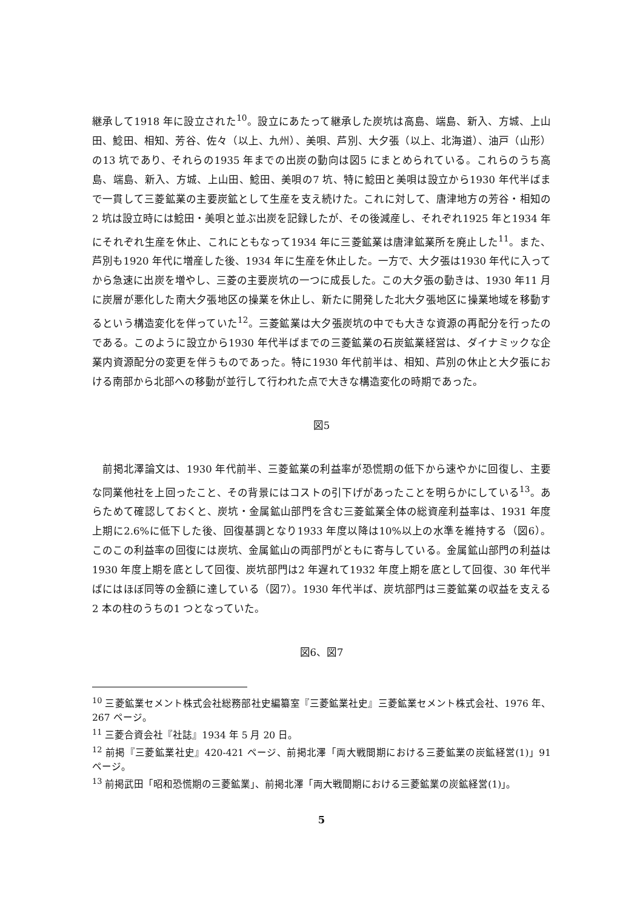継承して1918 年に設立された<sup>10</sup>。設立にあたって継承した炭坑は高島、端島、新入、方城、上山田、鯰田、相知、芳谷、佐々（以上、九州）、美唄、芦別、大夕張（以上、北海道）、油戸（山形）の13 坑であり、それらの1935 年までの出炭の動向は図5 にまとめられている。これらのうち高島、端島、新入、方城、上山田、鯰田、美唄の7 坑、特に鯰田と美唄は設立から1930 年代半ばまで一貫して三菱鉱業の主要炭鉱として生産を支え続けた。これに対して、唐津地方の芳谷・相知の2 坑は設立時には鯰田・美唄と並ぶ出炭を記録したが、その後減産し、それぞれ1925 年と1934 年にそれぞれ生産を休止、これにともなって1934 年に三菱鉱業は唐津鉱業所を廃止した<sup>11</sup>。また、芦別も1920 年代に増産した後、1934 年に生産を休止した。一方で、大夕張は1930 年代に入ってから急速に出炭を増やし、三菱の主要炭坑の一つに成長した。この大夕張の動きは、1930 年11 月に炭層が悪化した南大夕張地区の操業を休止し、新たに開発した北大夕張地区に操業地域を移動するという構造変化を伴っていた<sup>12</sup>。三菱鉱業は大夕張炭坑の中でも大きな資源の再配分を行ったのである。このように設立から1930 年代半ばまでの三菱鉱業の石炭鉱業経営は、ダイナミックな企業内資源配分の変更を伴うものであった。特に1930 年代前半は、相知、芦別の休止と大夕張における南部から北部への移動が並行して行われた点で大きな構造変化の時期であった。
図5
　前掲北澤論文は、1930 年代前半、三菱鉱業の利益率が恐慌期の低下から速やかに回復し、主要な同業他社を上回ったこと、その背景にはコストの引下げがあったことを明らかにしている<sup>13</sup>。あらためて確認しておくと、炭坑・金属鉱山部門を含む三菱鉱業全体の総資産利益率は、1931 年度上期に2.6%に低下した後、回復基調となり1933 年度以降は10%以上の水準を維持する（図6）。このこの利益率の回復には炭坑、金属鉱山の両部門がともに寄与している。金属鉱山部門の利益は1930 年度上期を底として回復、炭坑部門は2 年遅れて1932 年度上期を底として回復、30 年代半ばにはほぼ同等の金額に達している（図7）。1930 年代半ば、炭坑部門は三菱鉱業の収益を支える2 本の柱のうちの1 つとなっていた。
図6、図7
<sup>10</sup> 三菱鉱業セメント株式会社総務部社史編纂室『三菱鉱業社史』三菱鉱業セメント株式会社、1976 年、267 ページ。
<sup>11</sup> 三菱合資会社『社誌』1934 年 5 月 20 日。
<sup>12</sup> 前掲『三菱鉱業社史』420-421 ページ、前掲北澤「両大戦間期における三菱鉱業の炭鉱経営(1)」91 ページ。
<sup>13</sup> 前掲武田「昭和恐慌期の三菱鉱業」、前掲北澤「両大戦間期における三菱鉱業の炭鉱経営(1)」。
5